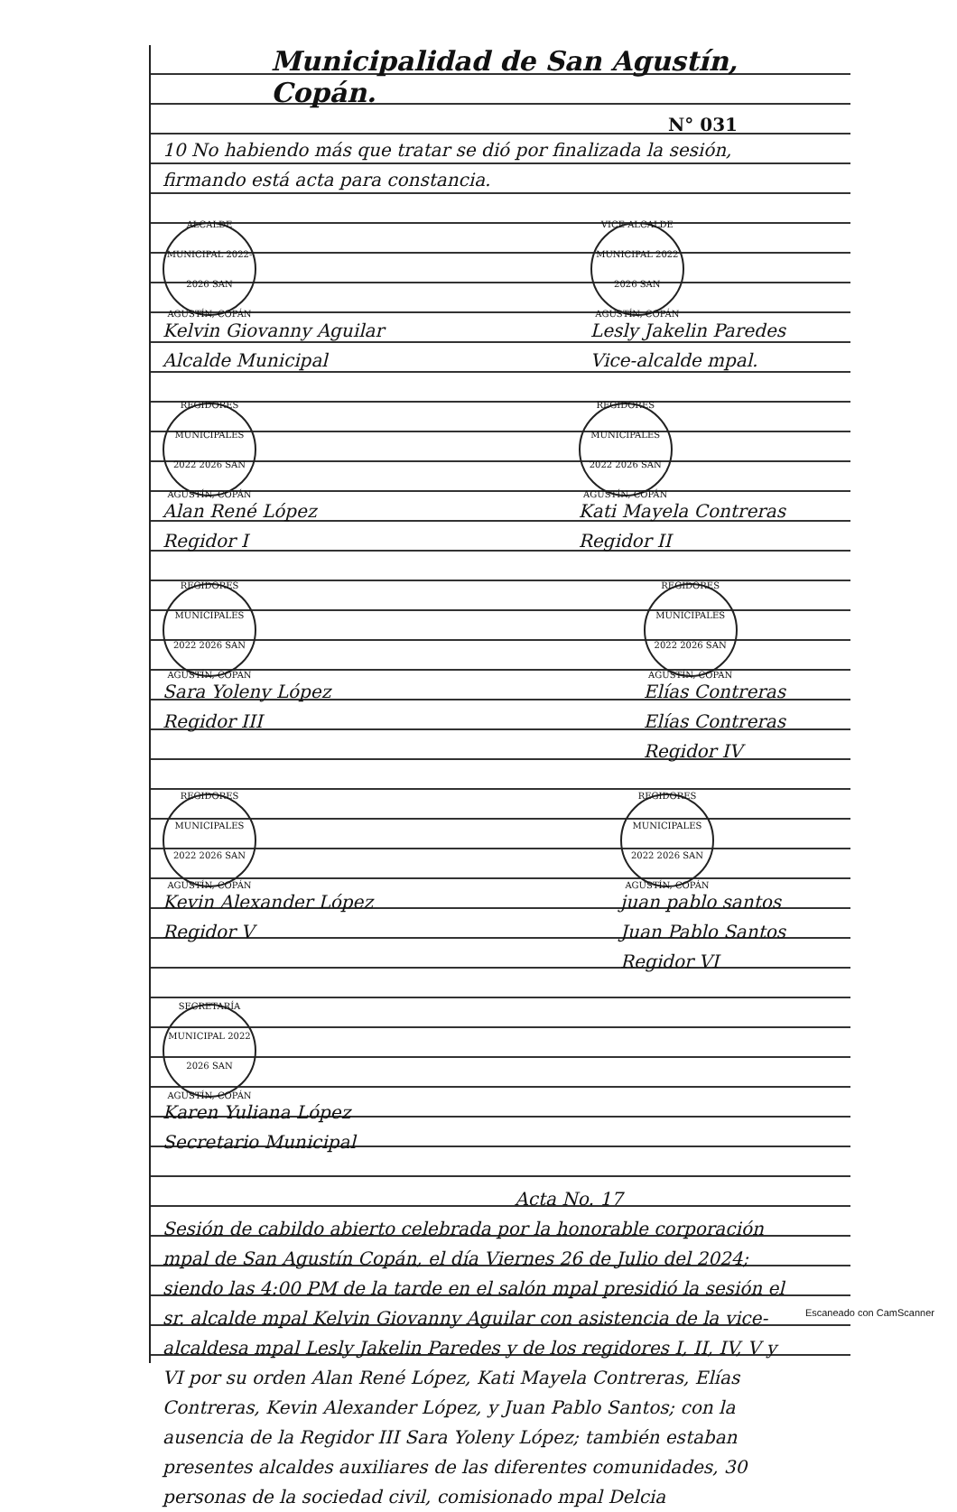Municipalidad de San Agustín, Copán.
N° 031
10 No habiendo más que tratar se dió por finalizada la sesión, firmando está acta para constancia.
ALCALDE MUNICIPAL 2022-2026 SAN AGUSTÍN, COPÁN
Kelvin Giovanny Aguilar
Alcalde Municipal
VICE ALCALDE MUNICIPAL 2022 2026 SAN AGUSTÍN, COPÁN
Lesly Jakelin Paredes
Vice-alcalde mpal.
REGIDORES MUNICIPALES 2022 2026 SAN AGUSTÍN, COPÁN
Alan René López
Regidor I
REGIDORES MUNICIPALES 2022 2026 SAN AGUSTÍN, COPÁN
Kati Mayela Contreras
Regidor II
REGIDORES MUNICIPALES 2022 2026 SAN AGUSTÍN, COPÁN
Sara Yoleny López
Regidor III
REGIDORES MUNICIPALES 2022 2026 SAN AGUSTÍN, COPÁN
Elías Contreras
Elías Contreras
Regidor IV
REGIDORES MUNICIPALES 2022 2026 SAN AGUSTÍN, COPÁN
Kevin Alexander López
Regidor V
REGIDORES MUNICIPALES 2022 2026 SAN AGUSTÍN, COPÁN
juan pablo santos
Juan Pablo Santos
Regidor VI
SECRETARÍA MUNICIPAL 2022 2026 SAN AGUSTÍN, COPÁN
Karen Yuliana López
Secretario Municipal
Acta No. 17
Sesión de cabildo abierto celebrada por la honorable corporación mpal de San Agustín Copán, el día Viernes 26 de Julio del 2024; siendo las 4:00 PM de la tarde en el salón mpal presidió la sesión el sr. alcalde mpal Kelvin Giovanny Aguilar con asistencia de la vice-alcaldesa mpal Lesly Jakelin Paredes y de los regidores I, II, IV, V y VI por su orden Alan René López, Kati Mayela Contreras, Elías Contreras, Kevin Alexander López, y Juan Pablo Santos; con la ausencia de la Regidor III Sara Yoleny López; también estaban presentes alcaldes auxiliares de las diferentes comunidades, 30 personas de la sociedad civil, comisionado mpal Delcia
Escaneado con CamScanner